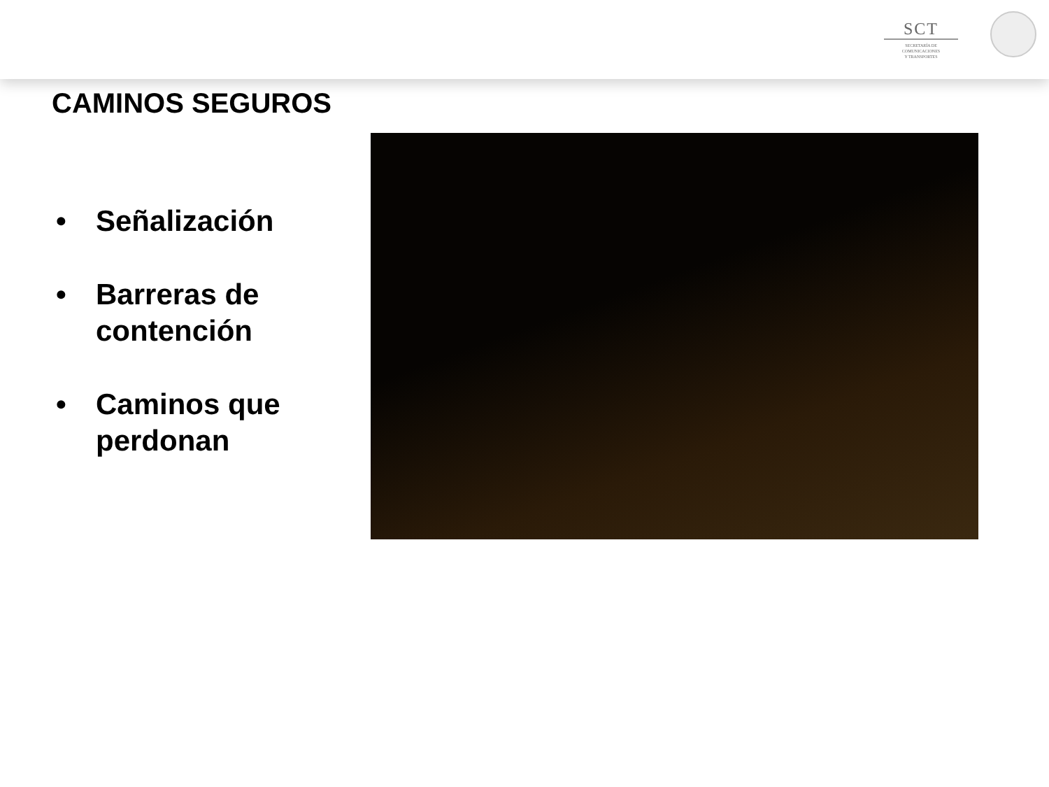SCT
SECRETARÍA DE
COMUNICACIONES
Y TRANSPORTES
CAMINOS SEGUROS
• Señalización
• Barreras de contención
• Caminos que perdonan